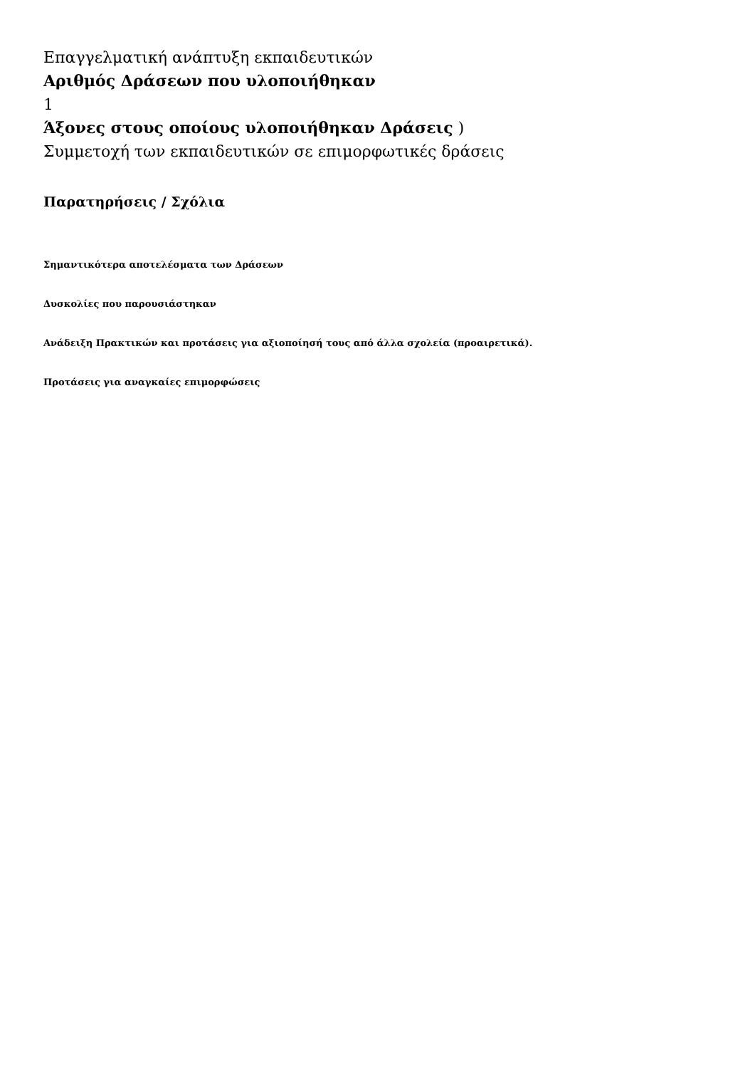Επαγγελματική ανάπτυξη εκπαιδευτικών
Αριθμός Δράσεων που υλοποιήθηκαν
1
Άξονες στους οποίους υλοποιήθηκαν Δράσεις )
Συμμετοχή των εκπαιδευτικών σε επιμορφωτικές δράσεις
Παρατηρήσεις / Σχόλια
Σημαντικότερα αποτελέσματα των Δράσεων
Δυσκολίες που παρουσιάστηκαν
Ανάδειξη Πρακτικών και προτάσεις για αξιοποίησή τους από άλλα σχολεία (προαιρετικά).
Προτάσεις για αναγκαίες επιμορφώσεις